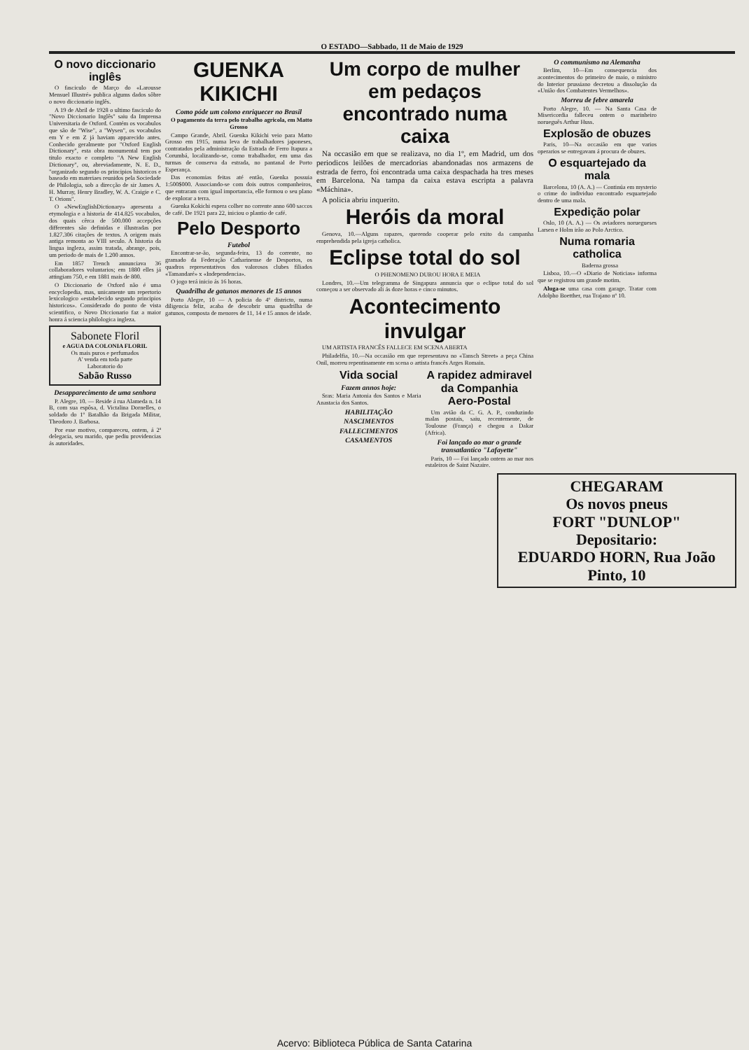O ESTADO—Sabbado, 11 de Maio de 1929
O novo diccionario inglês
O fasciculo de Março do «Larousse Mensuel Illustré» publica algums dados sôbre o novo diccionario inglês.
A 19 de Abril de 1928 o ultimo fasciculo do "Novo Diccionario Inglês" saiu da Imprensa Universitaria de Oxford. Contém os vocabulos que são de "Wise", a "Wysen", os vocabulos em Y e em Z já haviam apparecido antes. Conhecido geralmente por "Oxford English Dictionary", esta obra monumental tem por titulo exacto e completo "A New English Dictionary", ou, abreviadamente, N. E. D., "organizado segundo os principios historicos e baseado em materiaes reunidos pela Sociedade de Philologia, sob a direcção de sir James A. H. Murray, Henry Bradley, W. A. Craigie e C. T. Orions".
O «NewEnglishDictionary» apresenta a etymologia e a historia de 414.825 vocabulos, dos quais cêrca de 500.000 accepções differentes são definidas e illustradas por 1.827.306 citações de textos. A origem mais antiga remonta ao VIII seculo. A historia da lingua ingleza, assim tratada, abrange, pois, um periodo de mais de 1.200 annos.
Em 1857 Trench annunciava 36 collaboradores voluntarios; em 1880 elles já attingiam 750, e em 1881 mais de 800.
O Diccionario de Oxford não é uma encyclopedia, mas, unicamente um repertorio lexicologico «estabelecido segundo principios historicos». Considerado do ponto de vista scientifico, o Novo Diccionario faz a maior honra á sciencia philologica ingleza.
Sabonete Floril
e AGUA DA COLONIA FLORIL
Os mais puros e perfumados
A' venda em toda parte
Laboratorio do
Sabão Russo
Desapparecimento de uma senhora
P. Alegre, 10. — Reside á rua Alameda n. 14 B, com sua espôsa, d. Victalina Dornelles, o soldado do 1º Batalhão da Brigada Militar, Theodoro J. Barbosa.
Por esse motivo, compareceu, ontem, á 2ª delegacia, seu marido, que pediu providencias ás autoridades.
GUENKA KIKICHI
Como póde um colono enriquecer no Brasil
O pagamento da terra pelo trabalho agricola, em Matto Grosso
Campo Grande, Abril. Guenka Kikichi veio para Matto Grosso em 1915, numa leva de trabalhadores japoneses, contratados pela administração da Estrada de Ferro Itapura a Corumbá, localizando-se, como trabalhador, em uma das turmas de conserva da estrada, no pantanal de Porto Esperança.
Das economias feitas até então, Guenka possuia 1:500$000. Associando-se com dois outros companheiros, que entraram com igual importancia, elle formou o seu plano de explorar a terra.
Guenka Kokichi espera colher no corrente anno 600 saccos de café. De 1921 para 22, iniciou o plantio de café.
Pelo Desporto
Futebol
Encontrar-se-ão, segunda-feira, 13 do corrente, no gramado da Federação Catharinense de Desportos, os quadros representativos dos valorosos clubes filiados «Tamandaré» x «Independencia».
O jogo terá inicio ás 16 horas.
Quadrilha de gatunos menores de 15 annos
Porto Alegre, 10 — A policia do 4º districto, numa diligencia feliz, acaba de descobrir uma quadrilha de gatunos, composta de menores de 11, 14 e 15 annos de idade.
Um corpo de mulher em pedaços encontrado numa caixa
Na occasião em que se realizava, no dia 1º, em Madrid, um dos periodicos leilões de mercadorias abandonadas nos armazens de estrada de ferro, foi encontrada uma caixa despachada ha tres meses em Barcelona. Na tampa da caixa estava escripta a palavra «Máchina».
A policia abriu inquerito.
Heróis da moral
Genova, 10.—Alguns rapazes, querendo cooperar pelo exito da campanha emprehendida pela igreja catholica.
Eclipse total do sol
O PHENOMENO DUROU HORA E MEIA
Londres, 10.—Um telegramma de Singapura annuncia que o eclipse total do sol começou a ser observado ali ás doze horas e cinco minutos.
Acontecimento invulgar
UM ARTISTA FRANCÊS FALLECE EM SCENA ABERTA
Philadelfia, 10.—Na occasião em que representava no «Tansch Street» a peça China Onil, morreu repentinamente em scena o artista francês Arges Romain.
Vida social
Fazem annos hoje:
Sras: Maria Antonia dos Santos e Maria Anastacia dos Santos.
HABILITAÇÃO
NASCIMENTOS
FALLECIMENTOS
CASAMENTOS
A rapidez admiravel da Companhia Aero-Postal
Um avião da C. G. A. P., conduzindo malas postais, saiu, recentemente, de Toulouse (França) e chegou a Dakar (Africa).
Foi lançado ao mar o grande transatlantico "Lafayette"
Paris, 10 — Foi lançado ontem ao mar nos estaleiros de Saint Nazaire.
O communismo na Alemanha
Berlim, 10—Em consequencia dos acontecimentos do primeiro de maio, o ministro do Interior prussiano decretou a dissolução da «União dos Combatentes Vermelhos».
Morreu de febre amarela
Porto Alegre, 10. — Na Santa Casa de Misericordia falleceu ontem o marinheiro norueguês Arthur Huss.
Explosão de obuzes
Paris, 10—Na occasião em que varios operarios se entregavam á procura de obuzes.
O esquartejado da mala
Barcelona, 10 (A. A.) — Continúa em mysterio o crime do individuo encontrado esquartejado dentro de uma mala.
Expedição polar
Oslo, 10 (A. A.) — Os aviadores noruegueses Larsen e Holm irão ao Polo Arctico.
Numa romaria catholica
Baderna grossa
Lisboa, 10.—O «Diario de Noticias» informa que se registrou um grande motim.
Aluga-se uma casa com garage. Tratar com Adolpho Boetther, rua Trajano nº 10.
CHEGARAM
Os novos pneus
FORT "DUNLOP"
Depositario:
EDUARDO HORN, Rua João Pinto, 10
Acervo: Biblioteca Pública de Santa Catarina